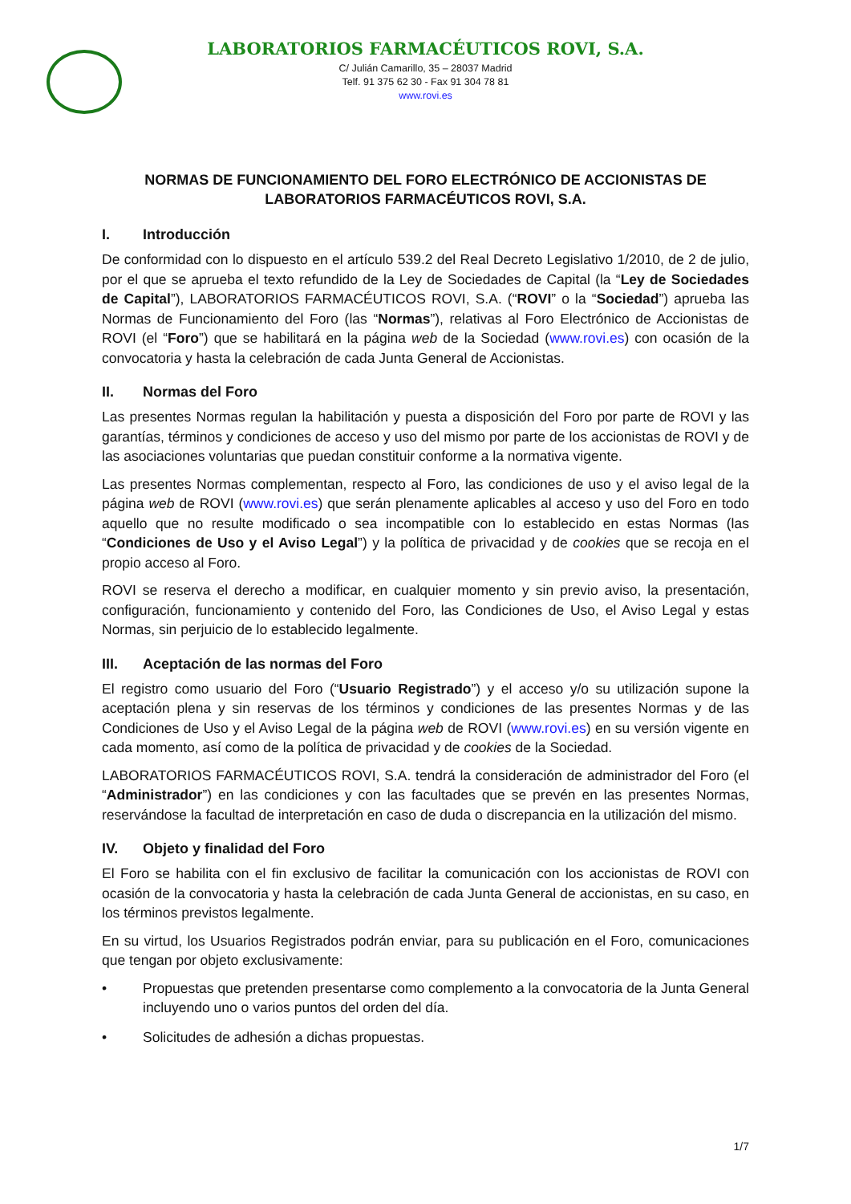LABORATORIOS FARMACÉUTICOS ROVI, S.A.
C/ Julián Camarillo, 35 – 28037 Madrid
Telf. 91 375 62 30 - Fax 91 304 78 81
www.rovi.es
NORMAS DE FUNCIONAMIENTO DEL FORO ELECTRÓNICO DE ACCIONISTAS DE
LABORATORIOS FARMACÉUTICOS ROVI, S.A.
I. Introducción
De conformidad con lo dispuesto en el artículo 539.2 del Real Decreto Legislativo 1/2010, de 2 de julio, por el que se aprueba el texto refundido de la Ley de Sociedades de Capital (la “Ley de Sociedades de Capital”), LABORATORIOS FARMACÉUTICOS ROVI, S.A. (“ROVI” o la “Sociedad”) aprueba las Normas de Funcionamiento del Foro (las “Normas”), relativas al Foro Electrónico de Accionistas de ROVI (el “Foro”) que se habilitará en la página web de la Sociedad (www.rovi.es) con ocasión de la convocatoria y hasta la celebración de cada Junta General de Accionistas.
II. Normas del Foro
Las presentes Normas regulan la habilitación y puesta a disposición del Foro por parte de ROVI y las garantías, términos y condiciones de acceso y uso del mismo por parte de los accionistas de ROVI y de las asociaciones voluntarias que puedan constituir conforme a la normativa vigente.
Las presentes Normas complementan, respecto al Foro, las condiciones de uso y el aviso legal de la página web de ROVI (www.rovi.es) que serán plenamente aplicables al acceso y uso del Foro en todo aquello que no resulte modificado o sea incompatible con lo establecido en estas Normas (las “Condiciones de Uso y el Aviso Legal”) y la política de privacidad y de cookies que se recoja en el propio acceso al Foro.
ROVI se reserva el derecho a modificar, en cualquier momento y sin previo aviso, la presentación, configuración, funcionamiento y contenido del Foro, las Condiciones de Uso, el Aviso Legal y estas Normas, sin perjuicio de lo establecido legalmente.
III. Aceptación de las normas del Foro
El registro como usuario del Foro (“Usuario Registrado”) y el acceso y/o su utilización supone la aceptación plena y sin reservas de los términos y condiciones de las presentes Normas y de las Condiciones de Uso y el Aviso Legal de la página web de ROVI (www.rovi.es) en su versión vigente en cada momento, así como de la política de privacidad y de cookies de la Sociedad.
LABORATORIOS FARMACÉUTICOS ROVI, S.A. tendrá la consideración de administrador del Foro (el “Administrador”) en las condiciones y con las facultades que se prevén en las presentes Normas, reservándose la facultad de interpretación en caso de duda o discrepancia en la utilización del mismo.
IV. Objeto y finalidad del Foro
El Foro se habilita con el fin exclusivo de facilitar la comunicación con los accionistas de ROVI con ocasión de la convocatoria y hasta la celebración de cada Junta General de accionistas, en su caso, en los términos previstos legalmente.
En su virtud, los Usuarios Registrados podrán enviar, para su publicación en el Foro, comunicaciones que tengan por objeto exclusivamente:
• Propuestas que pretenden presentarse como complemento a la convocatoria de la Junta General incluyendo uno o varios puntos del orden del día.
• Solicitudes de adhesión a dichas propuestas.
1/7